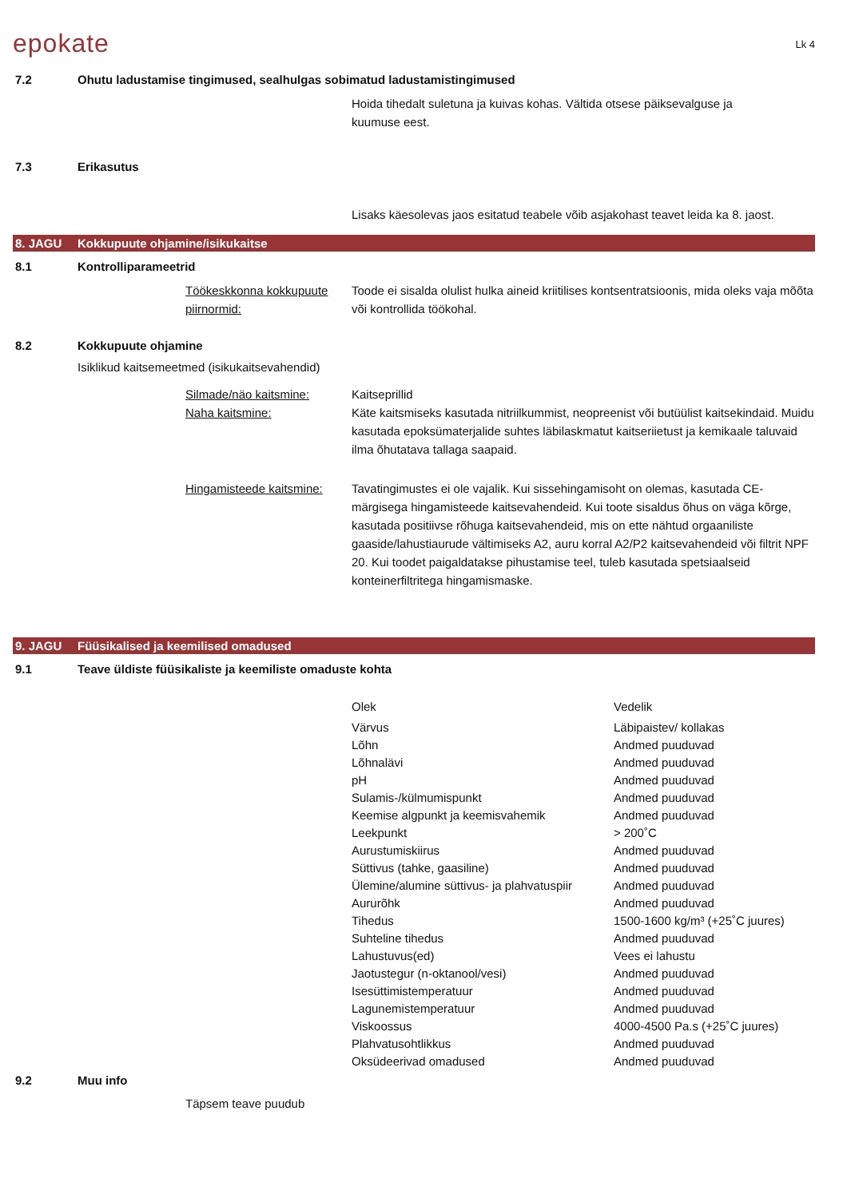epokate
Lk 4
7.2 Ohutu ladustamise tingimused, sealhulgas sobimatud ladustamistingimused
Hoida tihedalt suletuna ja kuivas kohas. Vältida otsese päiksevalguse ja
kuumuse eest.
7.3 Erikasutus
Lisaks käesolevas jaos esitatud teabele võib asjakohast teavet leida ka 8. jaost.
8. JAGU Kokkupuute ohjamine/isikukaitse
8.1 Kontrolliparameetrid
Töökeskkonna kokkupuute piirnormid: Toode ei sisalda olulist hulka aineid kriitilises kontsentratsioonis, mida oleks vaja mõõta või kontrollida töökohal.
8.2 Kokkupuute ohjamine
Isiklikud kaitsemeetmed (isikukaitsevahendid)
Silmade/näo kaitsmine: Kaitseprillid
Naha kaitsmine: Käte kaitsmiseks kasutada nitriilkummist, neopreenist või butüülist kaitsekindaid. Muidu kasutada epoksümaterjalide suhtes läbilaskmatut kaitseriietust ja kemikaale taluvaid ilma õhutatava tallaga saapaid.
Hingamisteede kaitsmine: Tavatingimustes ei ole vajalik. Kui sissehingamisoht on olemas, kasutada CE-märgisega hingamisteede kaitsevahendeid. Kui toote sisaldus õhus on väga kõrge, kasutada positiivse rõhuga kaitsevahendeid, mis on ette nähtud orgaaniliste gaaside/lahustiaurude vältimiseks A2, auru korral A2/P2 kaitsevahendeid või filtrit NPF 20. Kui toodet paigaldatakse pihustamise teel, tuleb kasutada spetsiaalseid konteinerfiltritega hingamismaske.
9. JAGU Füüsikalised ja keemilised omadused
9.1 Teave üldiste füüsikaliste ja keemiliste omaduste kohta
| Olek | Vedelik |
| Värvus | Läbipaistev/ kollakas |
| Lõhn | Andmed puuduvad |
| Lõhnalävi | Andmed puuduvad |
| pH | Andmed puuduvad |
| Sulamis-/külmumispunkt | Andmed puuduvad |
| Keemise algpunkt ja keemisvahemik | Andmed puuduvad |
| Leekpunkt | > 200˚C |
| Aurustumiskiirus | Andmed puuduvad |
| Süttivus (tahke, gaasiline) | Andmed puuduvad |
| Ülemine/alumine süttivus- ja plahvatuspiir | Andmed puuduvad |
| Aururõhk | Andmed puuduvad |
| Tihedus | 1500-1600 kg/m³ (+25˚C juures) |
| Suhteline tihedus | Andmed puuduvad |
| Lahustuvus(ed) | Vees ei lahustu |
| Jaotustegur (n-oktanool/vesi) | Andmed puuduvad |
| Isesüttimistemperatuur | Andmed puuduvad |
| Lagunemistemperatuur | Andmed puuduvad |
| Viskoossus | 4000-4500 Pa.s (+25˚C juures) |
| Plahvatusohtlikkus | Andmed puuduvad |
| Oksüdeerivad omadused | Andmed puuduvad |
9.2 Muu info
Täpsem teave puudub